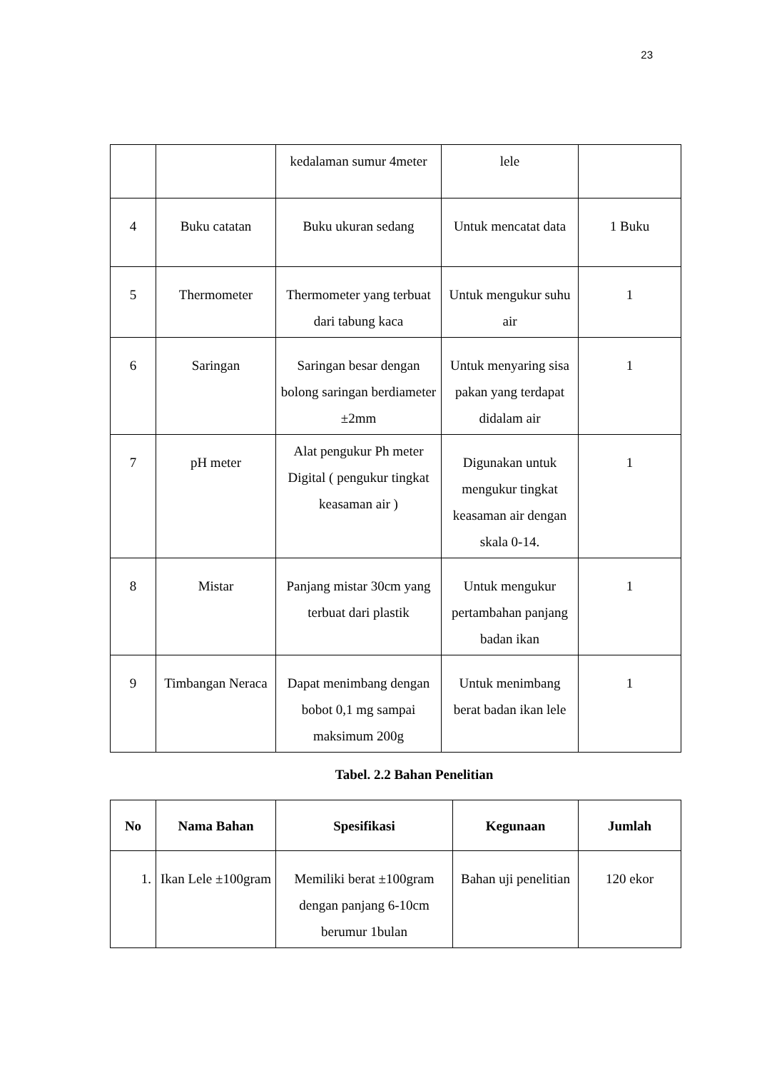23
| | | kedalaman sumur 4meter | lele | |
| 4 | Buku catatan | Buku ukuran sedang | Untuk mencatat data | 1 Buku |
| 5 | Thermometer | Thermometer yang terbuat dari tabung kaca | Untuk mengukur suhu air | 1 |
| 6 | Saringan | Saringan besar dengan bolong saringan berdiameter ±2mm | Untuk menyaring sisa pakan yang terdapat didalam air | 1 |
| 7 | pH meter | Alat pengukur Ph meter Digital ( pengukur tingkat keasaman air ) | Digunakan untuk mengukur tingkat keasaman air dengan skala 0-14. | 1 |
| 8 | Mistar | Panjang mistar 30cm yang terbuat dari plastik | Untuk mengukur pertambahan panjang badan ikan | 1 |
| 9 | Timbangan Neraca | Dapat menimbang dengan bobot 0,1 mg sampai maksimum 200g | Untuk menimbang berat badan ikan lele | 1 |
Tabel. 2.2 Bahan Penelitian
| No | Nama Bahan | Spesifikasi | Kegunaan | Jumlah |
| --- | --- | --- | --- | --- |
| 1. | Ikan Lele ±100gram | Memiliki berat ±100gram dengan panjang 6-10cm berumur 1bulan | Bahan uji penelitian | 120 ekor |